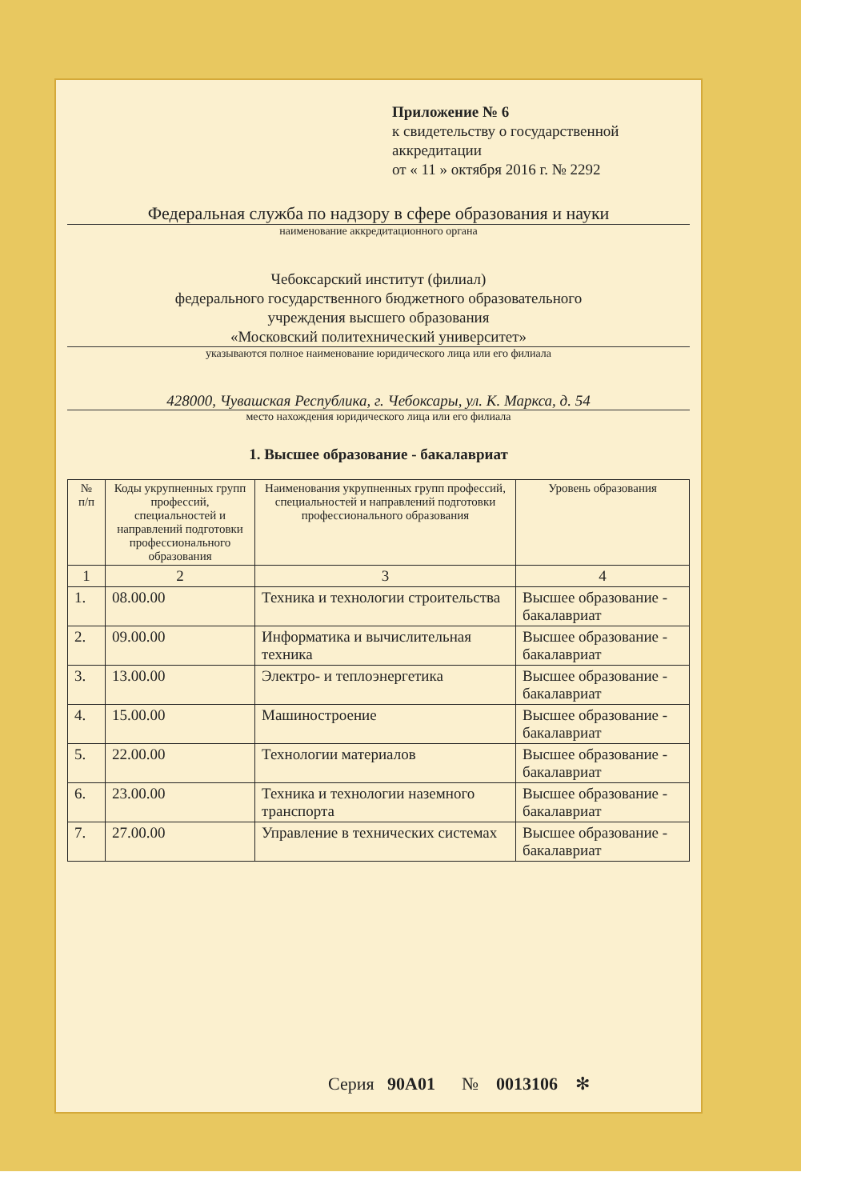Приложение № 6
к свидетельству о государственной аккредитации
от « 11 » октября 2016 г. № 2292
Федеральная служба по надзору в сфере образования и науки
наименование аккредитационного органа
Чебоксарский институт (филиал)
федерального государственного бюджетного образовательного
учреждения высшего образования
«Московский политехнический университет»
указываются полное наименование юридического лица или его филиала
428000, Чувашская Республика, г. Чебоксары, ул. К. Маркса, д. 54
место нахождения юридического лица или его филиала
1. Высшее образование - бакалавриат
| № п/п | Коды укрупненных групп профессий, специальностей и направлений подготовки профессионального образования | Наименования укрупненных групп профессий, специальностей и направлений подготовки профессионального образования | Уровень образования |
| --- | --- | --- | --- |
| 1 | 2 | 3 | 4 |
| 1. | 08.00.00 | Техника и технологии строительства | Высшее образование - бакалавриат |
| 2. | 09.00.00 | Информатика и вычислительная техника | Высшее образование - бакалавриат |
| 3. | 13.00.00 | Электро- и теплоэнергетика | Высшее образование - бакалавриат |
| 4. | 15.00.00 | Машиностроение | Высшее образование - бакалавриат |
| 5. | 22.00.00 | Технологии материалов | Высшее образование - бакалавриат |
| 6. | 23.00.00 | Техника и технологии наземного транспорта | Высшее образование - бакалавриат |
| 7. | 27.00.00 | Управление в технических системах | Высшее образование - бакалавриат |
Серия 90А01 № 0013106 ✻